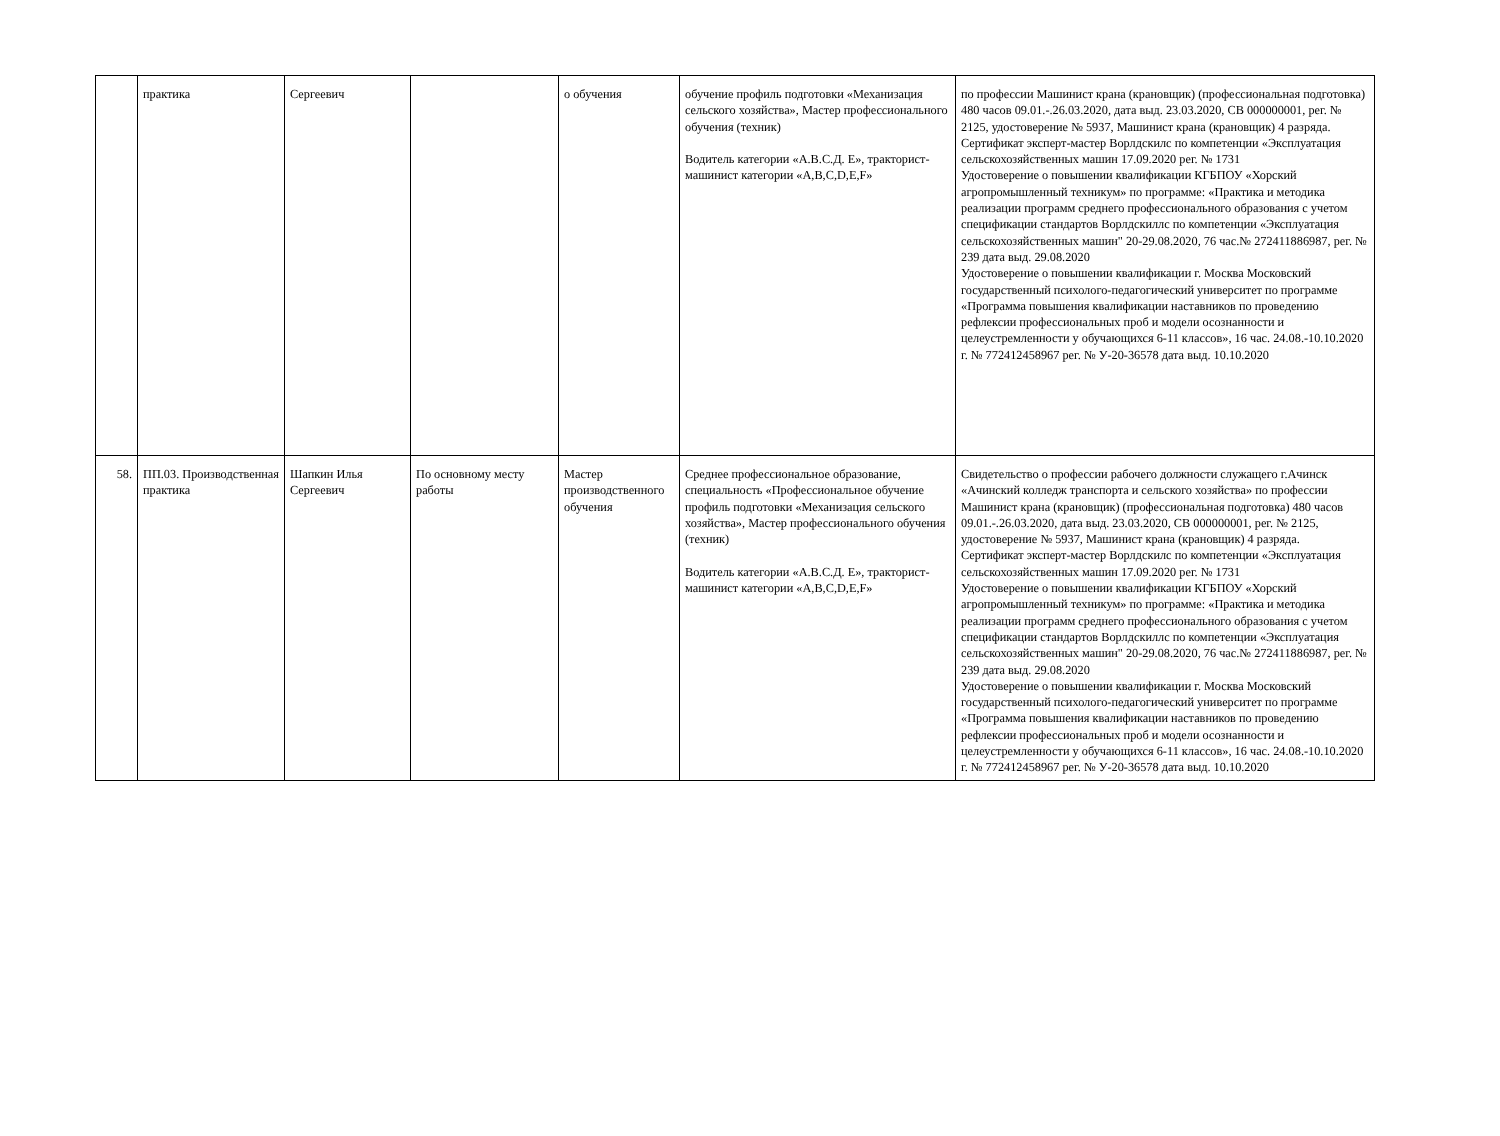| | практика | Сергеевич | | о обучения | обучение профиль подготовки «Механизация сельского хозяйства», Мастер профессионального обучения (техник) Водитель категории «А.В.С.Д. Е», тракторист-машинист категории «A,B,C,D,E,F» | по профессии Машинист крана (крановщик) (профессиональная подготовка) 480 часов 09.01.-.26.03.2020, дата выд. 23.03.2020, СВ 000000001, рег. № 2125, удостоверение № 5937, Машинист крана (крановщик) 4 разряда. Сертификат эксперт-мастер Ворлдскилс по компетенции «Эксплуатация сельскохозяйственных машин 17.09.2020 рег. № 1731 Удостоверение о повышении квалификации КГБПОУ «Хорский агропромышленный техникум» по программе: «Практика и методика реализации программ среднего профессионального образования с учетом спецификации стандартов Ворлдскиллс по компетенции «Эксплуатация сельскохозяйственных машин" 20-29.08.2020, 76 час.№ 272411886987, рег. № 239 дата выд. 29.08.2020 Удостоверение о повышении квалификации г. Москва Московский государственный психолого-педагогический университет по программе «Программа повышения квалификации наставников по проведению рефлексии профессиональных проб и модели осознанности и целеустремленности у обучающихся 6-11 классов», 16 час. 24.08.-10.10.2020 г. № 772412458967 рег. № У-20-36578 дата выд. 10.10.2020 |
| 58. | ПП.03. Производственная практика | Шапкин Илья Сергеевич | По основному месту работы | Мастер производственного обучения | Среднее профессиональное образование, специальность «Профессиональное обучение профиль подготовки «Механизация сельского хозяйства», Мастер профессионального обучения (техник) Водитель категории «А.В.С.Д. Е», тракторист-машинист категории «A,B,C,D,E,F» | Свидетельство о профессии рабочего должности служащего г.Ачинск «Ачинский колледж транспорта и сельского хозяйства» по профессии Машинист крана (крановщик) (профессиональная подготовка) 480 часов 09.01.-.26.03.2020, дата выд. 23.03.2020, СВ 000000001, рег. № 2125, удостоверение № 5937, Машинист крана (крановщик) 4 разряда. Сертификат эксперт-мастер Ворлдскилс по компетенции «Эксплуатация сельскохозяйственных машин 17.09.2020 рег. № 1731 Удостоверение о повышении квалификации КГБПОУ «Хорский агропромышленный техникум» по программе: «Практика и методика реализации программ среднего профессионального образования с учетом спецификации стандартов Ворлдскиллс по компетенции «Эксплуатация сельскохозяйственных машин" 20-29.08.2020, 76 час.№ 272411886987, рег. № 239 дата выд. 29.08.2020 Удостоверение о повышении квалификации г. Москва Московский государственный психолого-педагогический университет по программе «Программа повышения квалификации наставников по проведению рефлексии профессиональных проб и модели осознанности и целеустремленности у обучающихся 6-11 классов», 16 час. 24.08.-10.10.2020 г. № 772412458967 рег. № У-20-36578 дата выд. 10.10.2020 |